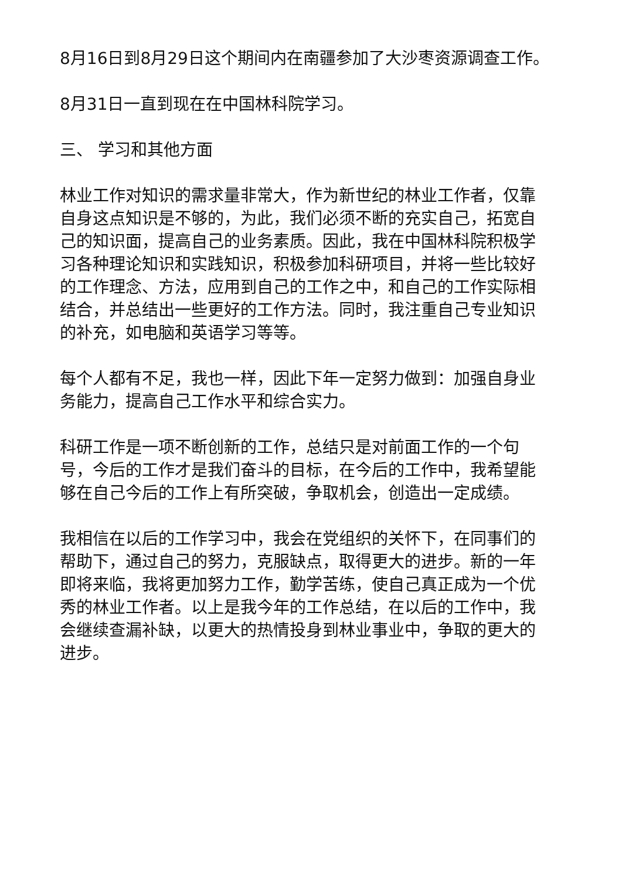8月16日到8月29日这个期间内在南疆参加了大沙枣资源调查工作。
8月31日一直到现在在中国林科院学习。
三、 学习和其他方面
林业工作对知识的需求量非常大，作为新世纪的林业工作者，仅靠自身这点知识是不够的，为此，我们必须不断的充实自己，拓宽自己的知识面，提高自己的业务素质。因此，我在中国林科院积极学习各种理论知识和实践知识，积极参加科研项目，并将一些比较好的工作理念、方法，应用到自己的工作之中，和自己的工作实际相结合，并总结出一些更好的工作方法。同时，我注重自己专业知识的补充，如电脑和英语学习等等。
每个人都有不足，我也一样，因此下年一定努力做到：加强自身业务能力，提高自己工作水平和综合实力。
科研工作是一项不断创新的工作，总结只是对前面工作的一个句号，今后的工作才是我们奋斗的目标，在今后的工作中，我希望能够在自己今后的工作上有所突破，争取机会，创造出一定成绩。
我相信在以后的工作学习中，我会在党组织的关怀下，在同事们的帮助下，通过自己的努力，克服缺点，取得更大的进步。新的一年即将来临，我将更加努力工作，勤学苦练，使自己真正成为一个优秀的林业工作者。以上是我今年的工作总结，在以后的工作中，我会继续查漏补缺，以更大的热情投身到林业事业中，争取的更大的进步。